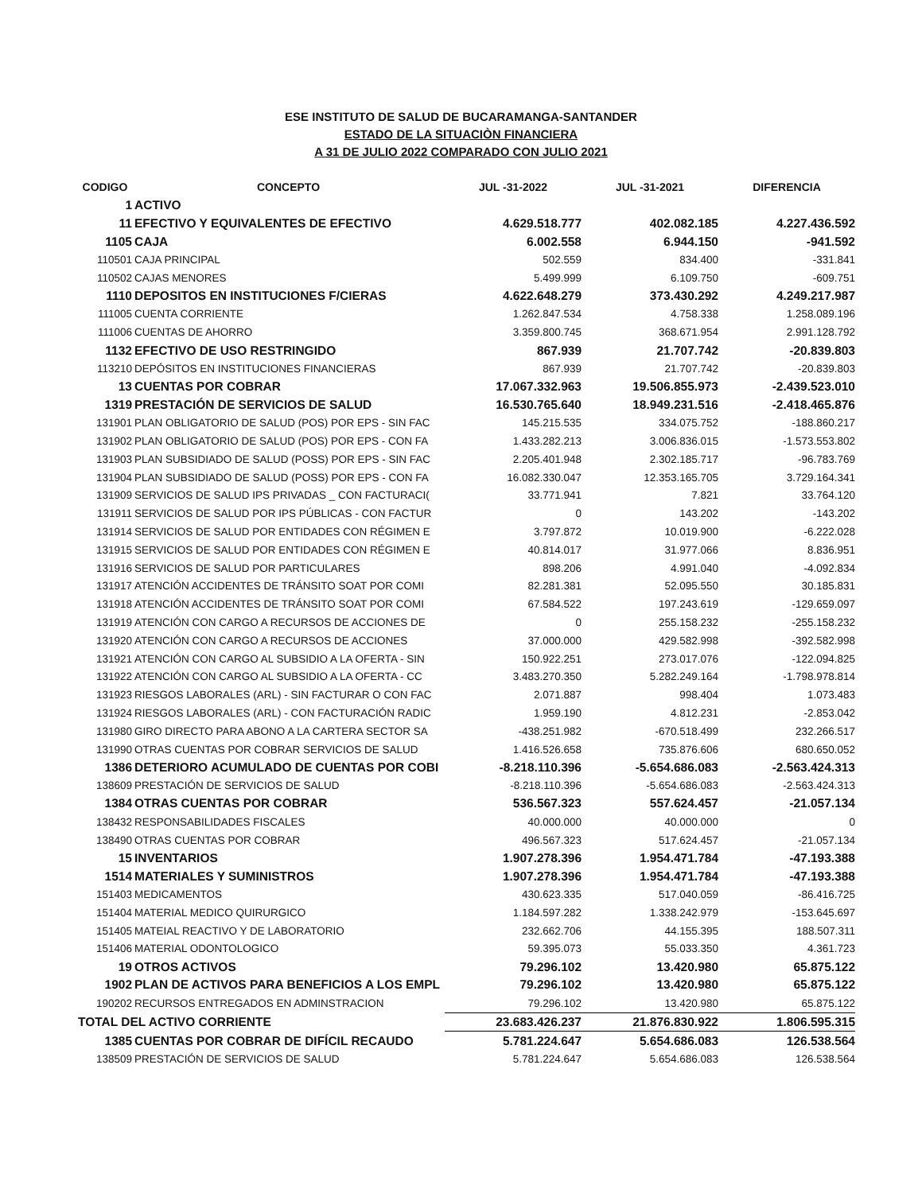ESE INSTITUTO DE SALUD DE BUCARAMANGA-SANTANDER
ESTADO DE LA SITUACIÒN FINANCIERA
A 31 DE JULIO 2022 COMPARADO CON JULIO 2021
| CODIGO | CONCEPTO | JUL -31-2022 | JUL -31-2021 | DIFERENCIA |
| --- | --- | --- | --- | --- |
| 1 | ACTIVO | | | |
| 11 | EFECTIVO Y EQUIVALENTES DE EFECTIVO | 4.629.518.777 | 402.082.185 | 4.227.436.592 |
| 1105 | CAJA | 6.002.558 | 6.944.150 | -941.592 |
| 110501 | CAJA PRINCIPAL | 502.559 | 834.400 | -331.841 |
| 110502 | CAJAS MENORES | 5.499.999 | 6.109.750 | -609.751 |
| 1110 | DEPOSITOS EN INSTITUCIONES F/CIERAS | 4.622.648.279 | 373.430.292 | 4.249.217.987 |
| 111005 | CUENTA CORRIENTE | 1.262.847.534 | 4.758.338 | 1.258.089.196 |
| 111006 | CUENTAS DE AHORRO | 3.359.800.745 | 368.671.954 | 2.991.128.792 |
| 1132 | EFECTIVO DE USO RESTRINGIDO | 867.939 | 21.707.742 | -20.839.803 |
| 113210 | DEPÓSITOS EN INSTITUCIONES FINANCIERAS | 867.939 | 21.707.742 | -20.839.803 |
| 13 | CUENTAS POR COBRAR | 17.067.332.963 | 19.506.855.973 | -2.439.523.010 |
| 1319 | PRESTACIÓN DE SERVICIOS DE SALUD | 16.530.765.640 | 18.949.231.516 | -2.418.465.876 |
| 131901 | PLAN OBLIGATORIO DE SALUD (POS) POR EPS - SIN FAC | 145.215.535 | 334.075.752 | -188.860.217 |
| 131902 | PLAN OBLIGATORIO DE SALUD (POS) POR EPS - CON FA | 1.433.282.213 | 3.006.836.015 | -1.573.553.802 |
| 131903 | PLAN SUBSIDIADO DE SALUD (POSS) POR EPS - SIN FAC | 2.205.401.948 | 2.302.185.717 | -96.783.769 |
| 131904 | PLAN SUBSIDIADO DE SALUD (POSS) POR EPS - CON FA | 16.082.330.047 | 12.353.165.705 | 3.729.164.341 |
| 131909 | SERVICIOS DE SALUD IPS PRIVADAS _ CON FACTURACI( | 33.771.941 | 7.821 | 33.764.120 |
| 131911 | SERVICIOS DE SALUD POR IPS PÚBLICAS - CON FACTUR | 0 | 143.202 | -143.202 |
| 131914 | SERVICIOS DE SALUD POR ENTIDADES CON RÉGIMEN E | 3.797.872 | 10.019.900 | -6.222.028 |
| 131915 | SERVICIOS DE SALUD POR ENTIDADES CON RÉGIMEN E | 40.814.017 | 31.977.066 | 8.836.951 |
| 131916 | SERVICIOS DE SALUD POR PARTICULARES | 898.206 | 4.991.040 | -4.092.834 |
| 131917 | ATENCIÓN ACCIDENTES DE TRÁNSITO SOAT POR COMI | 82.281.381 | 52.095.550 | 30.185.831 |
| 131918 | ATENCIÓN ACCIDENTES DE TRÁNSITO SOAT POR COMI | 67.584.522 | 197.243.619 | -129.659.097 |
| 131919 | ATENCIÓN CON CARGO A RECURSOS DE ACCIONES DE | 0 | 255.158.232 | -255.158.232 |
| 131920 | ATENCIÓN CON CARGO A RECURSOS DE ACCIONES | 37.000.000 | 429.582.998 | -392.582.998 |
| 131921 | ATENCIÓN CON CARGO AL SUBSIDIO A LA OFERTA - SIN | 150.922.251 | 273.017.076 | -122.094.825 |
| 131922 | ATENCIÓN CON CARGO AL SUBSIDIO A LA OFERTA - CC | 3.483.270.350 | 5.282.249.164 | -1.798.978.814 |
| 131923 | RIESGOS LABORALES (ARL) - SIN FACTURAR O CON FAC | 2.071.887 | 998.404 | 1.073.483 |
| 131924 | RIESGOS LABORALES (ARL) - CON FACTURACIÓN RADIC | 1.959.190 | 4.812.231 | -2.853.042 |
| 131980 | GIRO DIRECTO PARA ABONO A LA CARTERA SECTOR SA | -438.251.982 | -670.518.499 | 232.266.517 |
| 131990 | OTRAS CUENTAS POR COBRAR SERVICIOS DE SALUD | 1.416.526.658 | 735.876.606 | 680.650.052 |
| 1386 | DETERIORO ACUMULADO DE CUENTAS POR COBI | -8.218.110.396 | -5.654.686.083 | -2.563.424.313 |
| 138609 | PRESTACIÓN DE SERVICIOS DE SALUD | -8.218.110.396 | -5.654.686.083 | -2.563.424.313 |
| 1384 | OTRAS CUENTAS POR COBRAR | 536.567.323 | 557.624.457 | -21.057.134 |
| 138432 | RESPONSABILIDADES FISCALES | 40.000.000 | 40.000.000 | 0 |
| 138490 | OTRAS CUENTAS POR COBRAR | 496.567.323 | 517.624.457 | -21.057.134 |
| 15 | INVENTARIOS | 1.907.278.396 | 1.954.471.784 | -47.193.388 |
| 1514 | MATERIALES Y SUMINISTROS | 1.907.278.396 | 1.954.471.784 | -47.193.388 |
| 151403 | MEDICAMENTOS | 430.623.335 | 517.040.059 | -86.416.725 |
| 151404 | MATERIAL MEDICO QUIRURGICO | 1.184.597.282 | 1.338.242.979 | -153.645.697 |
| 151405 | MATEIAL REACTIVO Y DE LABORATORIO | 232.662.706 | 44.155.395 | 188.507.311 |
| 151406 | MATERIAL ODONTOLOGICO | 59.395.073 | 55.033.350 | 4.361.723 |
| 19 | OTROS ACTIVOS | 79.296.102 | 13.420.980 | 65.875.122 |
| 1902 | PLAN DE ACTIVOS PARA BENEFICIOS A LOS EMPL | 79.296.102 | 13.420.980 | 65.875.122 |
| 190202 | RECURSOS ENTREGADOS EN ADMINSTRACION | 79.296.102 | 13.420.980 | 65.875.122 |
| TOTAL DEL ACTIVO CORRIENTE | | 23.683.426.237 | 21.876.830.922 | 1.806.595.315 |
| 1385 | CUENTAS POR COBRAR DE DIFÍCIL RECAUDO | 5.781.224.647 | 5.654.686.083 | 126.538.564 |
| 138509 | PRESTACIÓN DE SERVICIOS DE SALUD | 5.781.224.647 | 5.654.686.083 | 126.538.564 |